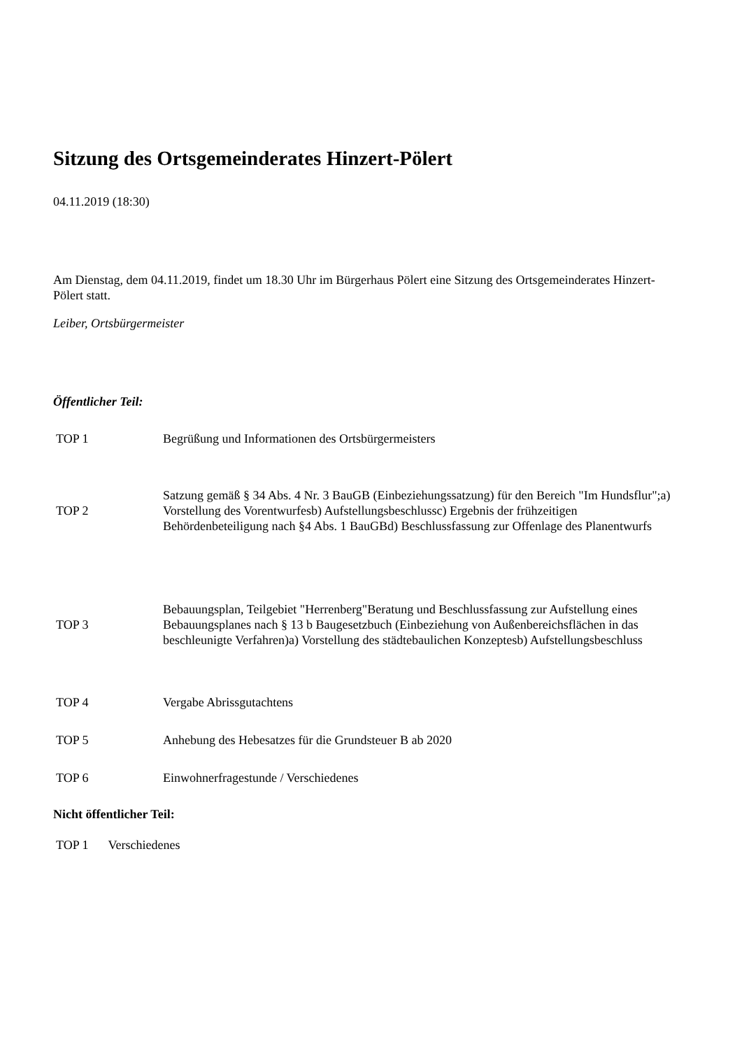Sitzung des Ortsgemeinderates Hinzert-Pölert
04.11.2019 (18:30)
Am Dienstag, dem 04.11.2019, findet um 18.30 Uhr im Bürgerhaus Pölert eine Sitzung des Ortsgemeinderates Hinzert-Pölert statt.
Leiber, Ortsbürgermeister
Öffentlicher Teil:
| TOP 1 | Begrüßung und Informationen des Ortsbürgermeisters |
| TOP 2 | Satzung gemäß § 34 Abs. 4 Nr. 3 BauGB (Einbeziehungssatzung) für den Bereich "Im Hundsflur";a) Vorstellung des Vorentwurfesb) Aufstellungsbeschlussc) Ergebnis der frühzeitigen Behördenbeteiligung nach §4 Abs. 1 BauGBd) Beschlussfassung zur Offenlage des Planentwurfs |
| TOP 3 | Bebauungsplan, Teilgebiet "Herrenberg"Beratung und Beschlussfassung zur Aufstellung eines Bebauungsplanes nach § 13 b Baugesetzbuch (Einbeziehung von Außenbereichsflächen in das beschleunigte Verfahren)a) Vorstellung des städtebaulichen Konzeptesb) Aufstellungsbeschluss |
| TOP 4 | Vergabe Abrissgutachtens |
| TOP 5 | Anhebung des Hebesatzes für die Grundsteuer B ab 2020 |
| TOP 6 | Einwohnerfragestunde / Verschiedenes |
Nicht öffentlicher Teil:
| TOP 1 | Verschiedenes |